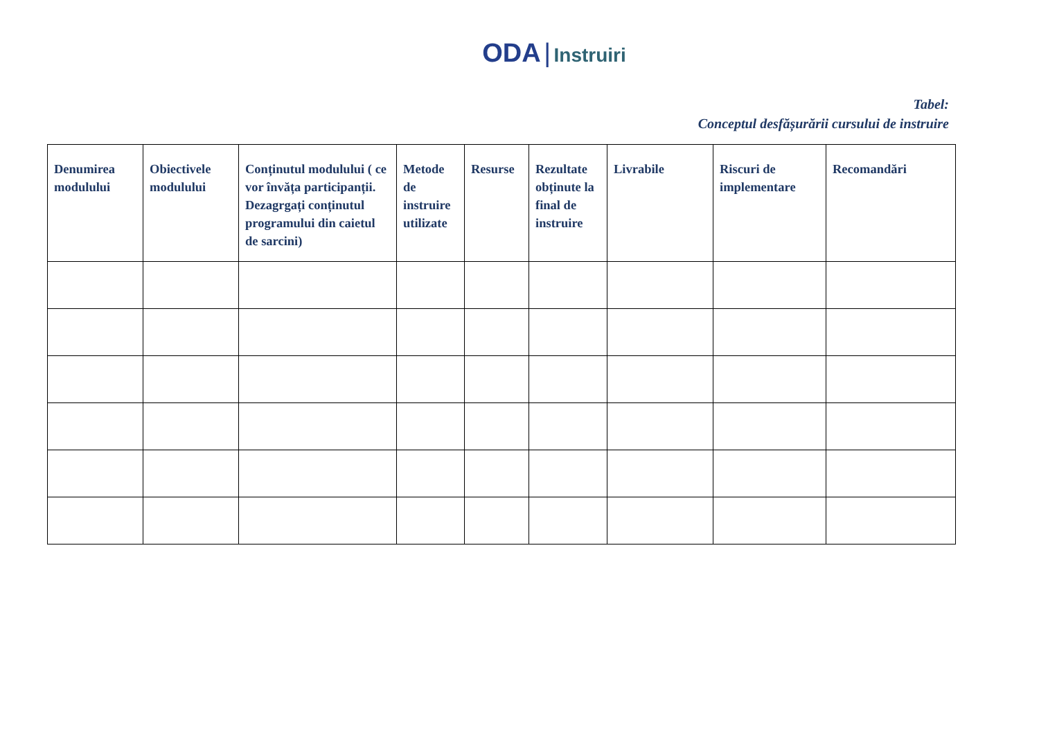ODA | Instruiri
Tabel:
Conceptul desfășurării cursului de instruire
| Denumirea modulului | Obiectivele modulului | Conținutul modulului ( ce vor învăța participanții. Dezagrgați conținutul programului din caietul de sarcini) | Metode de instruire utilizate | Resurse | Rezultate obținute la final de instruire | Livrabile | Riscuri de implementare | Recomandări |
| --- | --- | --- | --- | --- | --- | --- | --- | --- |